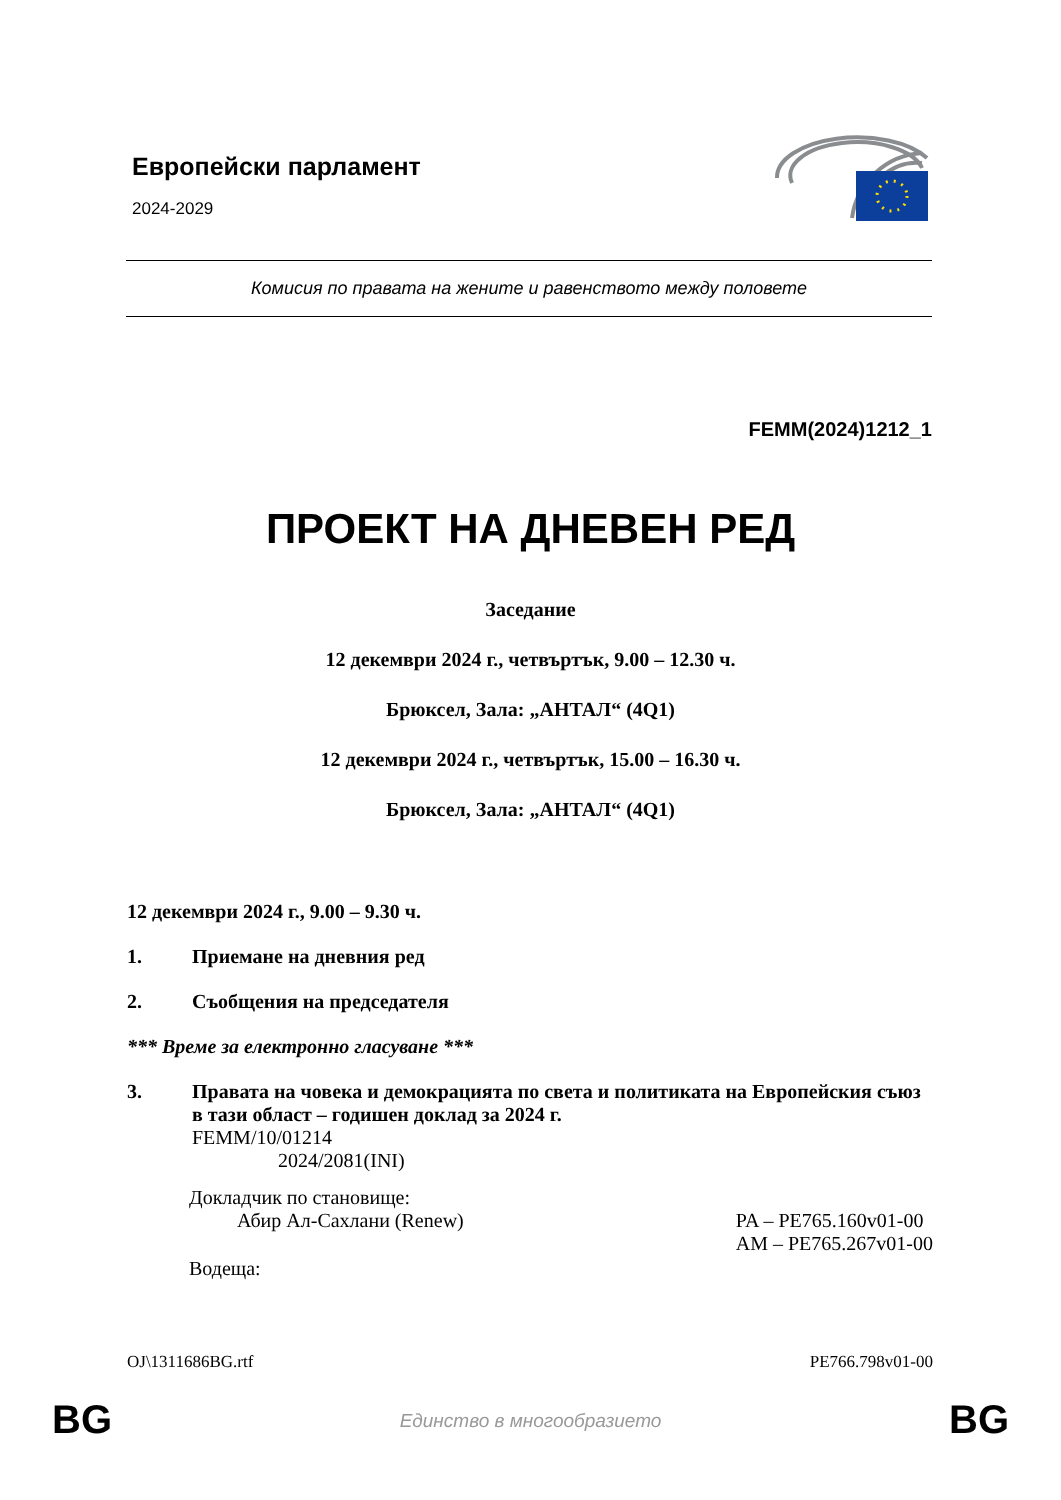Европейски парламент
2024-2029
Комисия по правата на жените и равенството между половете
FEMM(2024)1212_1
ПРОЕКТ НА ДНЕВЕН РЕД
Заседание
12 декември 2024 г., четвъртък, 9.00 – 12.30 ч.
Брюксел, Зала: „АНТАЛ“ (4Q1)
12 декември 2024 г., четвъртък, 15.00 – 16.30 ч.
Брюксел, Зала: „АНТАЛ“ (4Q1)
12 декември 2024 г., 9.00 – 9.30 ч.
1. Приемане на дневния ред
2. Съобщения на председателя
*** Време за електронно гласуване ***
3. Правата на човека и демокрацията по света и политиката на Европейския съюз в тази област – годишен доклад за 2024 г.
FEMM/10/01214
2024/2081(INI)
Докладчик по становище:
Абир Ал-Сахлани (Renew) PA – PE765.160v01-00
AM – PE765.267v01-00
Водеща:
OJ\1311686BG.rtf PE766.798v01-00
BG
Единство в многообразието BG